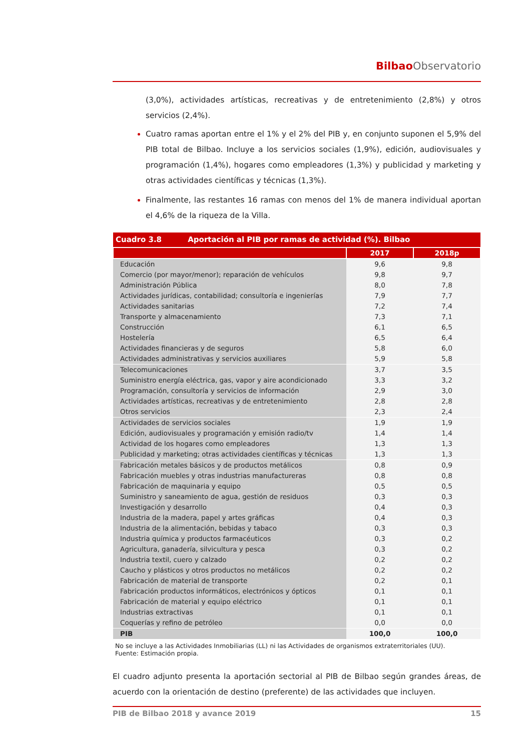Bilbao Observatorio
(3,0%), actividades artísticas, recreativas y de entretenimiento (2,8%) y otros servicios (2,4%).
Cuatro ramas aportan entre el 1% y el 2% del PIB y, en conjunto suponen el 5,9% del PIB total de Bilbao. Incluye a los servicios sociales (1,9%), edición, audiovisuales y programación (1,4%), hogares como empleadores (1,3%) y publicidad y marketing y otras actividades científicas y técnicas (1,3%).
Finalmente, las restantes 16 ramas con menos del 1% de manera individual aportan el 4,6% de la riqueza de la Villa.
| Cuadro 3.8 Aportación al PIB por ramas de actividad (%). Bilbao | | |
| | 2017 | 2018p |
| Educación | 9,6 | 9,8 |
| Comercio (por mayor/menor); reparación de vehículos | 9,8 | 9,7 |
| Administración Pública | 8,0 | 7,8 |
| Actividades jurídicas, contabilidad; consultoría e ingenierías | 7,9 | 7,7 |
| Actividades sanitarias | 7,2 | 7,4 |
| Transporte y almacenamiento | 7,3 | 7,1 |
| Construcción | 6,1 | 6,5 |
| Hostelería | 6,5 | 6,4 |
| Actividades financieras y de seguros | 5,8 | 6,0 |
| Actividades administrativas y servicios auxiliares | 5,9 | 5,8 |
| Telecomunicaciones | 3,7 | 3,5 |
| Suministro energía eléctrica, gas, vapor y aire acondicionado | 3,3 | 3,2 |
| Programación, consultoría y servicios de información | 2,9 | 3,0 |
| Actividades artísticas, recreativas y de entretenimiento | 2,8 | 2,8 |
| Otros servicios | 2,3 | 2,4 |
| Actividades de servicios sociales | 1,9 | 1,9 |
| Edición, audiovisuales y programación y emisión radio/tv | 1,4 | 1,4 |
| Actividad de los hogares como empleadores | 1,3 | 1,3 |
| Publicidad y marketing; otras actividades científicas y técnicas | 1,3 | 1,3 |
| Fabricación metales básicos y de productos metálicos | 0,8 | 0,9 |
| Fabricación muebles y otras industrias manufactureras | 0,8 | 0,8 |
| Fabricación de maquinaria y equipo | 0,5 | 0,5 |
| Suministro y saneamiento de agua, gestión de residuos | 0,3 | 0,3 |
| Investigación y desarrollo | 0,4 | 0,3 |
| Industria de la madera, papel y artes gráficas | 0,4 | 0,3 |
| Industria de la alimentación, bebidas y tabaco | 0,3 | 0,3 |
| Industria química y productos farmacéuticos | 0,3 | 0,2 |
| Agricultura, ganadería, silvicultura y pesca | 0,3 | 0,2 |
| Industria textil, cuero y calzado | 0,2 | 0,2 |
| Caucho y plásticos y otros productos no metálicos | 0,2 | 0,2 |
| Fabricación de material de transporte | 0,2 | 0,1 |
| Fabricación productos informáticos, electrónicos y ópticos | 0,1 | 0,1 |
| Fabricación de material y equipo eléctrico | 0,1 | 0,1 |
| Industrias extractivas | 0,1 | 0,1 |
| Coquerías y refino de petróleo | 0,0 | 0,0 |
| PIB | 100,0 | 100,0 |
No se incluye a las Actividades Inmobiliarias (LL) ni las Actividades de organismos extraterritoriales (UU).
Fuente: Estimación propia.
El cuadro adjunto presenta la aportación sectorial al PIB de Bilbao según grandes áreas, de acuerdo con la orientación de destino (preferente) de las actividades que incluyen.
PIB de Bilbao 2018 y avance 2019 15